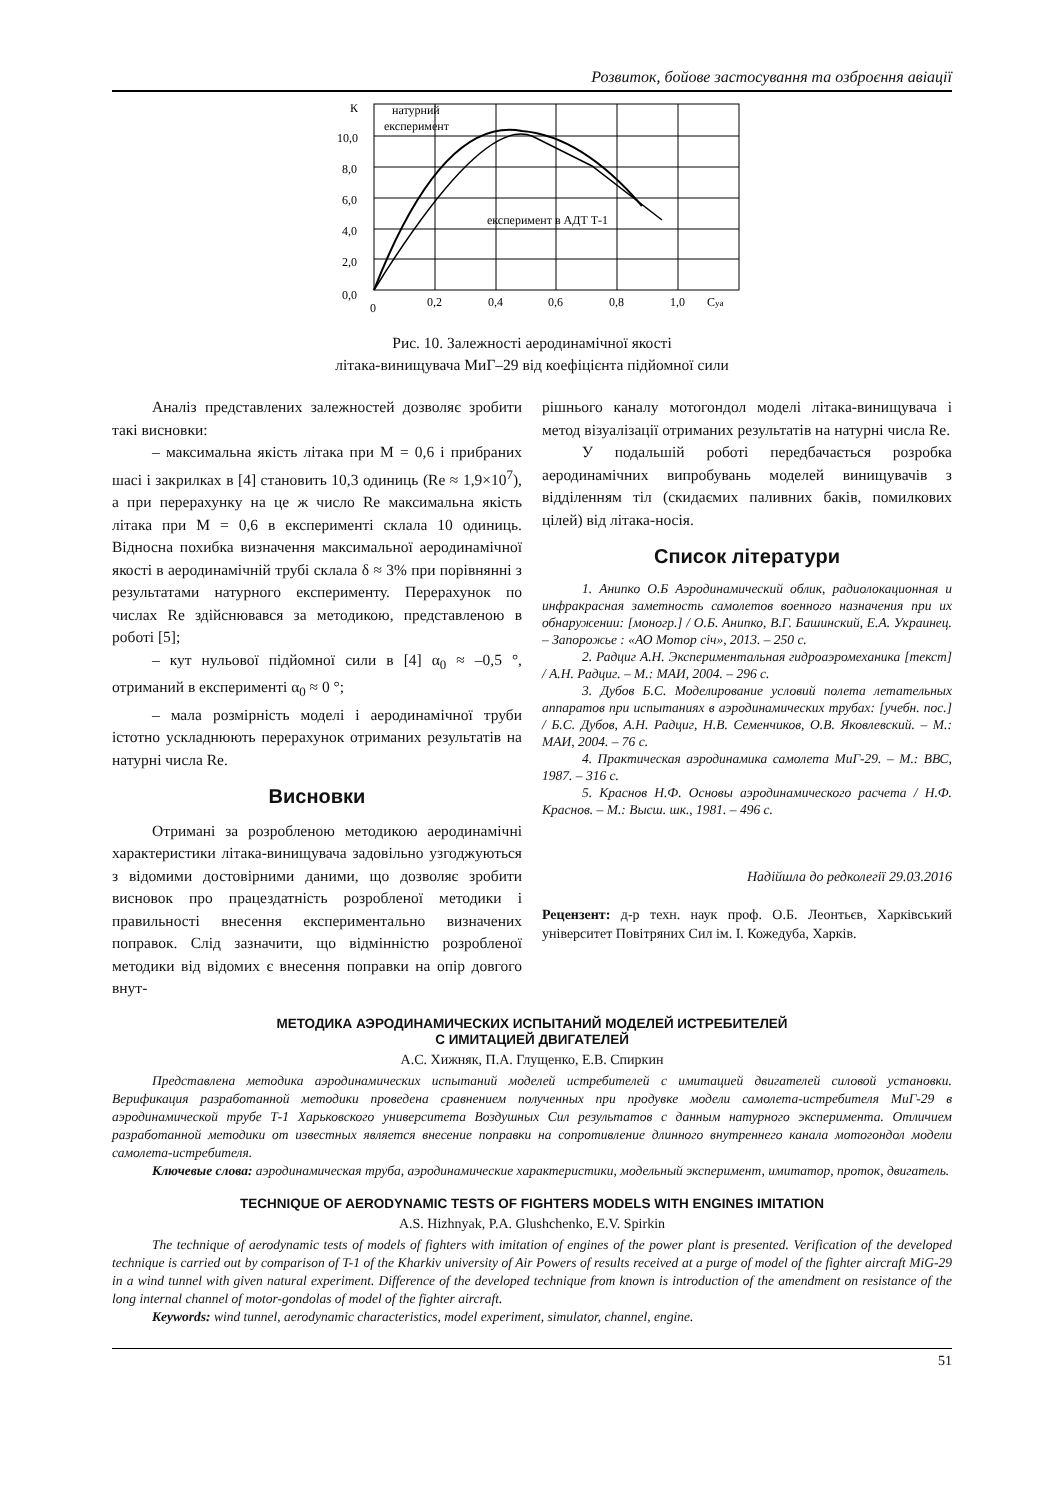Розвиток, бойове застосування та озброєння авіації
К
10,0
8,0
6,0
4,0
2,0
0,0
0
0,2
0,4
0,6
0,8
1,0
Cya
натурний
експеримент
експеримент в АДТ Т-1
Рис. 10. Залежності аеродинамічної якості
літака-винищувача МиГ–29 від коефіцієнта підйомної сили
Аналіз представлених залежностей дозволяє зробити такі висновки:
– максимальна якість літака при М = 0,6 і прибраних шасі і закрилках в [4] становить 10,3 одиниць (Re ≈ 1,9×10<sup>7</sup>), а при перерахунку на це ж число Re максимальна якість літака при М = 0,6 в експерименті склала 10 одиниць. Відносна похибка визначення максимальної аеродинамічної якості в аеродинамічній трубі склала δ ≈ 3% при порівнянні з результатами натурного експерименту. Перерахунок по числах Re здійснювався за методикою, представленою в роботі [5];
– кут нульової підйомної сили в [4] α<sub>0</sub> ≈ –0,5 °, отриманий в експерименті α<sub>0</sub> ≈ 0 °;
– мала розмірність моделі і аеродинамічної труби істотно ускладнюють перерахунок отриманих результатів на натурні числа Re.
Висновки
Отримані за розробленою методикою аеродинамічні характеристики літака-винищувача задовільно узгоджуються з відомими достовірними даними, що дозволяє зробити висновок про працездатність розробленої методики і правильності внесення експериментально визначених поправок. Слід зазначити, що відмінністю розробленої методики від відомих є внесення поправки на опір довгого внут-
рішнього каналу мотогондол моделі літака-винищувача і метод візуалізації отриманих результатів на натурні числа Re.
У подальшій роботі передбачається розробка аеродинамічних випробувань моделей винищувачів з відділенням тіл (скидаємих паливних баків, помилкових цілей) від літака-носія.
Список літератури
1. Анипко О.Б Аэродинамический облик, радиолокационная и инфракрасная заметность самолетов военного назначения при их обнаружении: [моногр.] / О.Б. Анипко, В.Г. Башинский, Е.А. Украинец. – Запорожье : «АО Мотор січ», 2013. – 250 с.
2. Радциг А.Н. Экспериментальная гидроаэромеханика [текст] / А.Н. Радциг. – М.: МАИ, 2004. – 296 с.
3. Дубов Б.С. Моделирование условий полета летательных аппаратов при испытаниях в аэродинамических трубах: [учебн. пос.] / Б.С. Дубов, А.Н. Радциг, Н.В. Семенчиков, О.В. Яковлевский. – М.: МАИ, 2004. – 76 с.
4. Практическая аэродинамика самолета МиГ-29. – М.: ВВС, 1987. – 316 с.
5. Краснов Н.Ф. Основы аэродинамического расчета / Н.Ф. Краснов. – М.: Высш. шк., 1981. – 496 с.
Надійшла до редколегії 29.03.2016
Рецензент: д-р техн. наук проф. О.Б. Леонтьєв, Харківський університет Повітряних Сил ім. І. Кожедуба, Харків.
МЕТОДИКА АЭРОДИНАМИЧЕСКИХ ИСПЫТАНИЙ МОДЕЛЕЙ ИСТРЕБИТЕЛЕЙ
С ИМИТАЦИЕЙ ДВИГАТЕЛЕЙ
А.С. Хижняк, П.А. Глущенко, Е.В. Спиркин
Представлена методика аэродинамических испытаний моделей истребителей с имитацией двигателей силовой установки. Верификация разработанной методики проведена сравнением полученных при продувке модели самолета-истребителя МиГ-29 в аэродинамической трубе Т-1 Харьковского университета Воздушных Сил результатов с данным натурного эксперимента. Отличием разработанной методики от известных является внесение поправки на сопротивление длинного внутреннего канала мотогондол модели самолета-истребителя.
Ключевые слова: аэродинамическая труба, аэродинамические характеристики, модельный эксперимент, имитатор, проток, двигатель.
TECHNIQUE OF AERODYNAMIC TESTS OF FIGHTERS MODELS WITH ENGINES IMITATION
A.S. Hizhnyak, P.A. Glushchenko, E.V. Spirkin
The technique of aerodynamic tests of models of fighters with imitation of engines of the power plant is presented. Verification of the developed technique is carried out by comparison of T-1 of the Kharkiv university of Air Powers of results received at a purge of model of the fighter aircraft MiG-29 in a wind tunnel with given natural experiment. Difference of the developed technique from known is introduction of the amendment on resistance of the long internal channel of motor-gondolas of model of the fighter aircraft.
Keywords: wind tunnel, aerodynamic characteristics, model experiment, simulator, channel, engine.
51